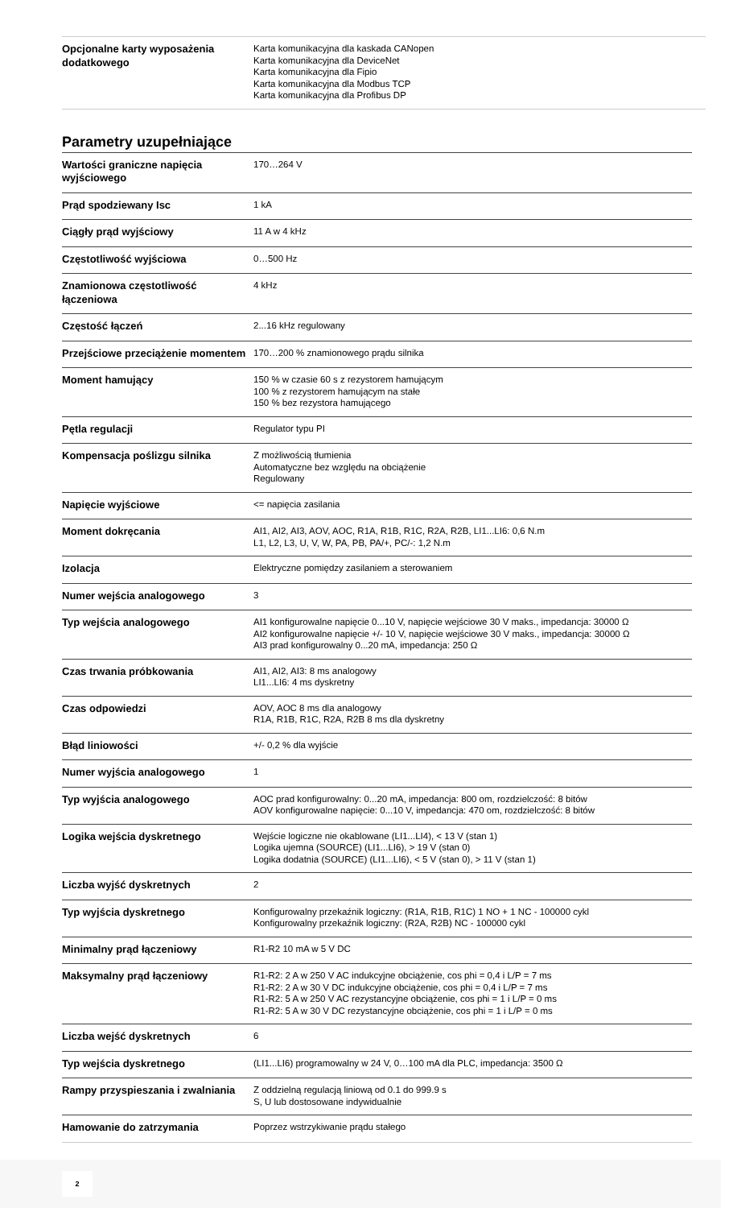| Opcjonalne karty wyposażenia dodatkowego | Karta komunikacyjna dla kaskada CANopen Karta komunikacyjna dla DeviceNet Karta komunikacyjna dla Fipio Karta komunikacyjna dla Modbus TCP Karta komunikacyjna dla Profibus DP |
Parametry uzupełniające
| Wartości graniczne napięcia wyjściowego | 170…264 V |
| Prąd spodziewany Isc | 1 kA |
| Ciągły prąd wyjściowy | 11 A w 4 kHz |
| Częstotliwość wyjściowa | 0…500 Hz |
| Znamionowa częstotliwość łączeniowa | 4 kHz |
| Częstość łączeń | 2...16 kHz regulowany |
| Przejściowe przeciążenie momentem | 170…200 % znamionowego prądu silnika |
| Moment hamujący | 150 % w czasie 60 s z rezystorem hamującym 100 % z rezystorem hamującym na stałe 150 % bez rezystora hamującego |
| Pętla regulacji | Regulator typu PI |
| Kompensacja poślizgu silnika | Z możliwością tłumienia Automatyczne bez względu na obciążenie Regulowany |
| Napięcie wyjściowe | <= napięcia zasilania |
| Moment dokręcania | AI1, AI2, AI3, AOV, AOC, R1A, R1B, R1C, R2A, R2B, LI1...LI6: 0,6 N.m L1, L2, L3, U, V, W, PA, PB, PA/+, PC/-: 1,2 N.m |
| Izolacja | Elektryczne pomiędzy zasilaniem a sterowaniem |
| Numer wejścia analogowego | 3 |
| Typ wejścia analogowego | AI1 konfigurowalne napięcie 0...10 V, napięcie wejściowe 30 V maks., impedancja: 30000 Ω AI2 konfigurowalne napięcie +/- 10 V, napięcie wejściowe 30 V maks., impedancja: 30000 Ω AI3 prad konfigurowalny 0...20 mA, impedancja: 250 Ω |
| Czas trwania próbkowania | AI1, AI2, AI3: 8 ms analogowy LI1...LI6: 4 ms dyskretny |
| Czas odpowiedzi | AOV, AOC 8 ms dla analogowy R1A, R1B, R1C, R2A, R2B 8 ms dla dyskretny |
| Błąd liniowości | +/- 0,2 % dla wyjście |
| Numer wyjścia analogowego | 1 |
| Typ wyjścia analogowego | AOC prad konfigurowalny: 0...20 mA, impedancja: 800 om, rozdzielczość: 8 bitów AOV konfigurowalne napięcie: 0...10 V, impedancja: 470 om, rozdzielczość: 8 bitów |
| Logika wejścia dyskretnego | Wejście logiczne nie okablowane (LI1...LI4), < 13 V (stan 1) Logika ujemna (SOURCE) (LI1...LI6), > 19 V (stan 0) Logika dodatnia (SOURCE) (LI1...LI6), < 5 V (stan 0), > 11 V (stan 1) |
| Liczba wyjść dyskretnych | 2 |
| Typ wyjścia dyskretnego | Konfigurowalny przekaźnik logiczny: (R1A, R1B, R1C) 1 NO + 1 NC - 100000 cykl Konfigurowalny przekaźnik logiczny: (R2A, R2B) NC - 100000 cykl |
| Minimalny prąd łączeniowy | R1-R2 10 mA w 5 V DC |
| Maksymalny prąd łączeniowy | R1-R2: 2 A w 250 V AC indukcyjne obciążenie, cos phi = 0,4 i L/P = 7 ms R1-R2: 2 A w 30 V DC indukcyjne obciążenie, cos phi = 0,4 i L/P = 7 ms R1-R2: 5 A w 250 V AC rezystancyjne obciążenie, cos phi = 1 i L/P = 0 ms R1-R2: 5 A w 30 V DC rezystancyjne obciążenie, cos phi = 1 i L/P = 0 ms |
| Liczba wejść dyskretnych | 6 |
| Typ wejścia dyskretnego | (LI1...LI6) programowalny w 24 V, 0…100 mA dla PLC, impedancja: 3500 Ω |
| Rampy przyspieszania i zwalniania | Z oddzielną regulacją liniową od 0.1 do 999.9 s S, U lub dostosowane indywidualnie |
| Hamowanie do zatrzymania | Poprzez wstrzykiwanie prądu stałego |
2